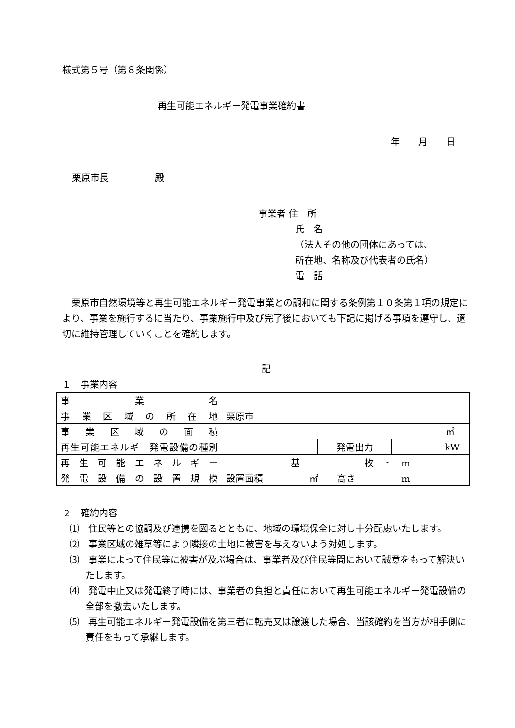様式第５号（第８条関係）
再生可能エネルギー発電事業確約書
年　　月　　日
栗原市長　　　　　殿
事業者 住　所
氏　名
（法人その他の団体にあっては、
所在地、名称及び代表者の氏名）
電　話
　栗原市自然環境等と再生可能エネルギー発電事業との調和に関する条例第１０条第１項の規定により、事業を施行するに当たり、事業施行中及び完了後においても下記に掲げる事項を遵守し、適切に維持管理していくことを確約します。
記
１　事業内容
| 事業名 | | | |
| 事業区域の所在地 | 栗原市 | | |
| 事業区域の面積 | ㎡ | | |
| 再生可能エネルギー発電設備の種別 | | 発電出力 | kW |
| 再生可能エネルギー | 基 枚 ・ m | | |
| 発電設備の設置規模 | 設置面積 ㎡ 高さ m | | |
２　確約内容
⑴　住民等との協調及び連携を図るとともに、地域の環境保全に対し十分配慮いたします。
⑵　事業区域の雑草等により隣接の土地に被害を与えないよう対処します。
⑶　事業によって住民等に被害が及ぶ場合は、事業者及び住民等間において誠意をもって解決いたします。
⑷　発電中止又は発電終了時には、事業者の負担と責任において再生可能エネルギー発電設備の全部を撤去いたします。
⑸　再生可能エネルギー発電設備を第三者に転売又は譲渡した場合、当該確約を当方が相手側に責任をもって承継します。